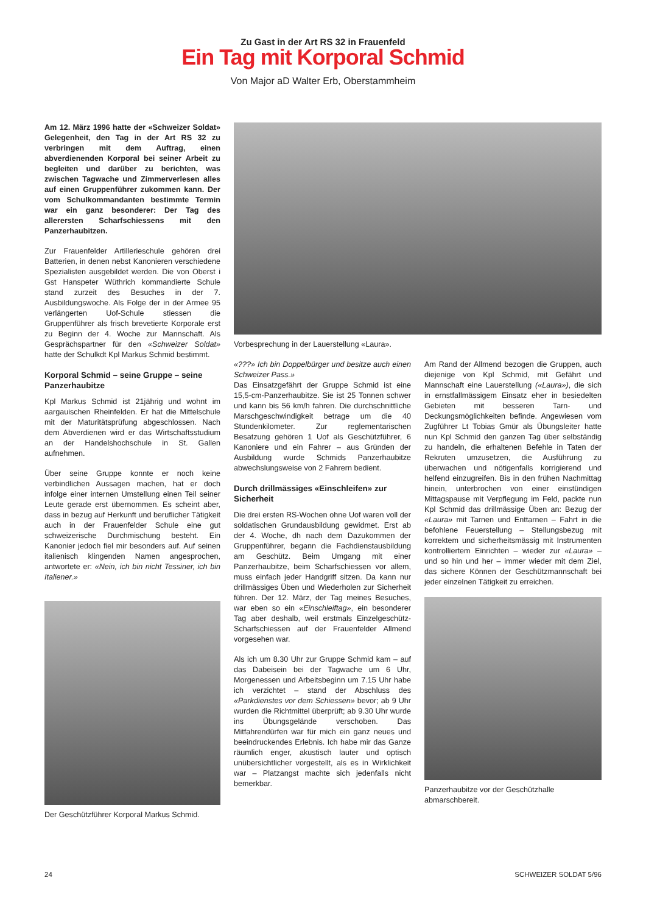Zu Gast in der Art RS 32 in Frauenfeld
Ein Tag mit Korporal Schmid
Von Major aD Walter Erb, Oberstammheim
Am 12. März 1996 hatte der «Schweizer Soldat» Gelegenheit, den Tag in der Art RS 32 zu verbringen mit dem Auftrag, einen abverdienenden Korporal bei seiner Arbeit zu begleiten und darüber zu berichten, was zwischen Tagwache und Zimmerverlesen alles auf einen Gruppenführer zukommen kann. Der vom Schulkommandanten bestimmte Termin war ein ganz besonderer: Der Tag des allerersten Scharfschiessens mit den Panzerhaubitzen.
Zur Frauenfelder Artillerieschule gehören drei Batterien, in denen nebst Kanonieren verschiedene Spezialisten ausgebildet werden. Die von Oberst i Gst Hanspeter Wüthrich kommandierte Schule stand zurzeit des Besuches in der 7. Ausbildungswoche. Als Folge der in der Armee 95 verlängerten Uof-Schule stiessen die Gruppenführer als frisch brevetierte Korporale erst zu Beginn der 4. Woche zur Mannschaft. Als Gesprächspartner für den «Schweizer Soldat» hatte der Schulkdt Kpl Markus Schmid bestimmt.
Korporal Schmid – seine Gruppe – seine Panzerhaubitze
Kpl Markus Schmid ist 21jährig und wohnt im aargauischen Rheinfelden. Er hat die Mittelschule mit der Maturitätsprüfung abgeschlossen. Nach dem Abverdienen wird er das Wirtschaftsstudium an der Handelshochschule in St. Gallen aufnehmen.
Über seine Gruppe konnte er noch keine verbindlichen Aussagen machen, hat er doch infolge einer internen Umstellung einen Teil seiner Leute gerade erst übernommen. Es scheint aber, dass in bezug auf Herkunft und beruflicher Tätigkeit auch in der Frauenfelder Schule eine gut schweizerische Durchmischung besteht. Ein Kanonier jedoch fiel mir besonders auf. Auf seinen italienisch klingenden Namen angesprochen, antwortete er: «Nein, ich bin nicht Tessiner, ich bin Italiener.»
Der Geschützführer Korporal Markus Schmid.
Vorbesprechung in der Lauerstellung «Laura».
«???» Ich bin Doppelbürger und besitze auch einen Schweizer Pass.»
Das Einsatzgefährt der Gruppe Schmid ist eine 15,5-cm-Panzerhaubitze. Sie ist 25 Tonnen schwer und kann bis 56 km/h fahren. Die durchschnittliche Marschgeschwindigkeit betrage um die 40 Stundenkilometer. Zur reglementarischen Besatzung gehören 1 Uof als Geschützführer, 6 Kanoniere und ein Fahrer – aus Gründen der Ausbildung wurde Schmids Panzerhaubitze abwechslungsweise von 2 Fahrern bedient.
Durch drillmässiges «Einschleifen» zur Sicherheit
Die drei ersten RS-Wochen ohne Uof waren voll der soldatischen Grundausbildung gewidmet. Erst ab der 4. Woche, dh nach dem Dazukommen der Gruppenführer, begann die Fachdienstausbildung am Geschütz. Beim Umgang mit einer Panzerhaubitze, beim Scharfschiessen vor allem, muss einfach jeder Handgriff sitzen. Da kann nur drillmässiges Üben und Wiederholen zur Sicherheit führen. Der 12. März, der Tag meines Besuches, war eben so ein «Einschleiftag», ein besonderer Tag aber deshalb, weil erstmals Einzelgeschütz-Scharfschiessen auf der Frauenfelder Allmend vorgesehen war.
Als ich um 8.30 Uhr zur Gruppe Schmid kam – auf das Dabeisein bei der Tagwache um 6 Uhr, Morgenessen und Arbeitsbeginn um 7.15 Uhr habe ich verzichtet – stand der Abschluss des «Parkdienstes vor dem Schiessen» bevor; ab 9 Uhr wurden die Richtmittel überprüft; ab 9.30 Uhr wurde ins Übungsgelände verschoben. Das Mitfahrendürfen war für mich ein ganz neues und beeindruckendes Erlebnis. Ich habe mir das Ganze räumlich enger, akustisch lauter und optisch unübersichtlicher vorgestellt, als es in Wirklichkeit war – Platzangst machte sich jedenfalls nicht bemerkbar.
Am Rand der Allmend bezogen die Gruppen, auch diejenige von Kpl Schmid, mit Gefährt und Mannschaft eine Lauerstellung («Laura»), die sich in ernstfallmässigem Einsatz eher in besiedelten Gebieten mit besseren Tarn- und Deckungsmöglichkeiten befinde. Angewiesen vom Zugführer Lt Tobias Gmür als Übungsleiter hatte nun Kpl Schmid den ganzen Tag über selbständig zu handeln, die erhaltenen Befehle in Taten der Rekruten umzusetzen, die Ausführung zu überwachen und nötigenfalls korrigierend und helfend einzugreifen. Bis in den frühen Nachmittag hinein, unterbrochen von einer einstündigen Mittagspause mit Verpflegung im Feld, packte nun Kpl Schmid das drillmässige Üben an: Bezug der «Laura» mit Tarnen und Enttarnen – Fahrt in die befohlene Feuerstellung – Stellungsbezug mit korrektem und sicherheitsmässig mit Instrumenten kontrolliertem Einrichten – wieder zur «Laura» – und so hin und her – immer wieder mit dem Ziel, das sichere Können der Geschützmannschaft bei jeder einzelnen Tätigkeit zu erreichen.
Panzerhaubitze vor der Geschützhalle abmarschbereit.
24 SCHWEIZER SOLDAT 5/96